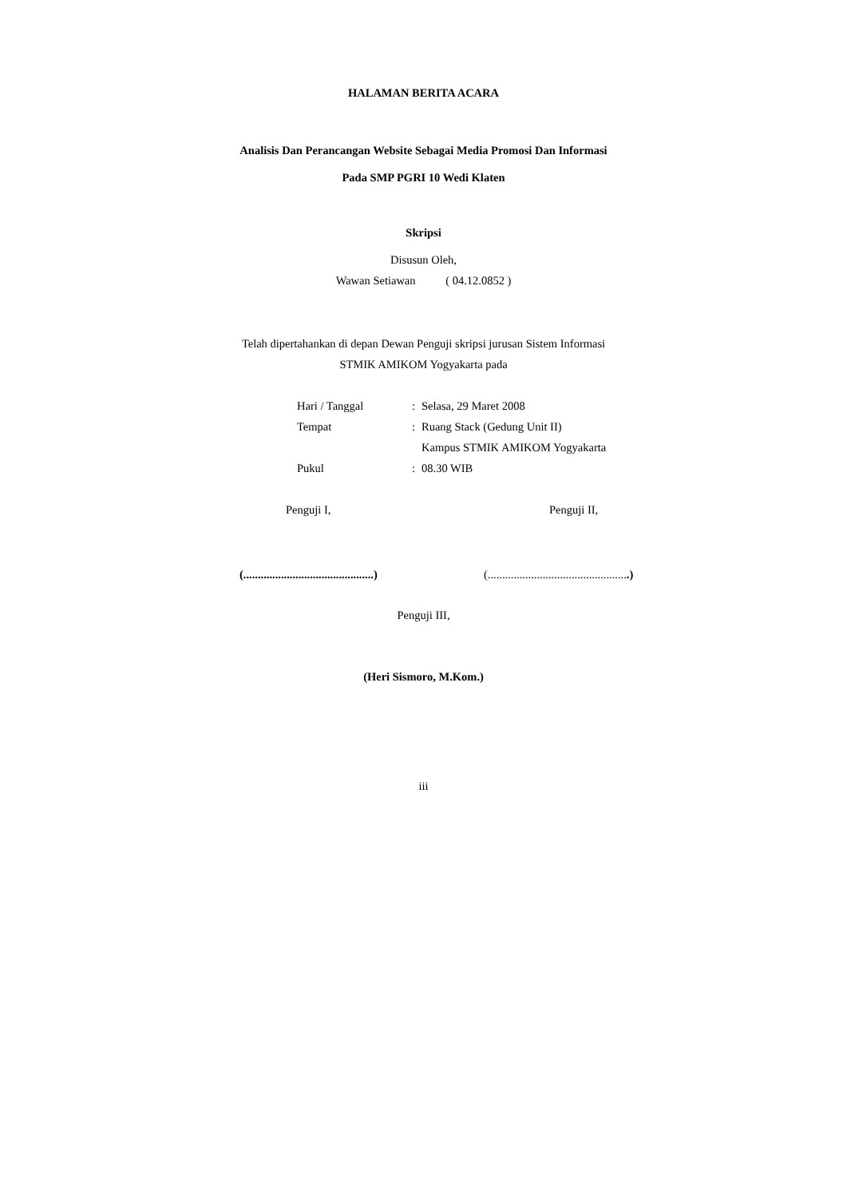HALAMAN BERITA ACARA
Analisis Dan Perancangan Website Sebagai Media Promosi Dan Informasi
Pada SMP PGRI 10 Wedi Klaten
Skripsi
Disusun Oleh,
Wawan Setiawan ( 04.12.0852 )
Telah dipertahankan di depan Dewan Penguji skripsi jurusan Sistem Informasi
STMIK AMIKOM Yogyakarta pada
| Hari / Tanggal | : | Selasa, 29 Maret 2008 |
| Tempat | : | Ruang Stack (Gedung Unit II) |
| | | Kampus STMIK AMIKOM Yogyakarta |
| Pukul | : | 08.30 WIB |
Penguji I, Penguji II,
(.............................................)
(.................................................)
Penguji III,
(Heri Sismoro, M.Kom.)
iii